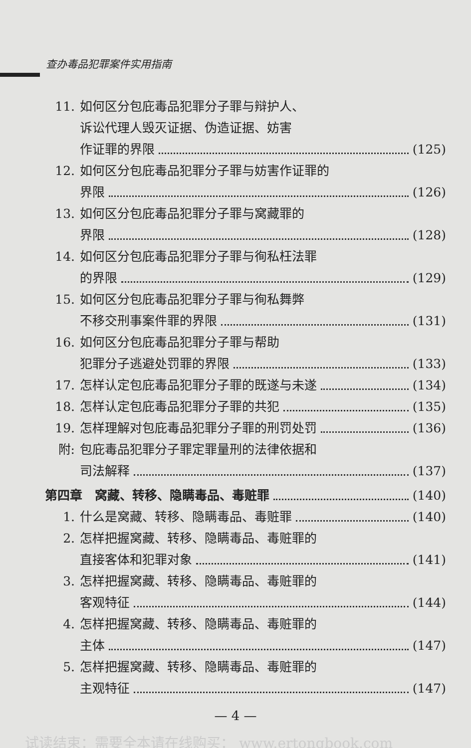查办毒品犯罪案件实用指南
11. 如何区分包庇毒品犯罪分子罪与辩护人、
诉讼代理人毁灭证据、伪造证据、妨害
作证罪的界限 (125)
12. 如何区分包庇毒品犯罪分子罪与妨害作证罪的
界限 (126)
13. 如何区分包庇毒品犯罪分子罪与窝藏罪的
界限 (128)
14. 如何区分包庇毒品犯罪分子罪与徇私枉法罪
的界限 (129)
15. 如何区分包庇毒品犯罪分子罪与徇私舞弊
不移交刑事案件罪的界限 (131)
16. 如何区分包庇毒品犯罪分子罪与帮助
犯罪分子逃避处罚罪的界限 (133)
17. 怎样认定包庇毒品犯罪分子罪的既遂与未遂 (134)
18. 怎样认定包庇毒品犯罪分子罪的共犯 (135)
19. 怎样理解对包庇毒品犯罪分子罪的刑罚处罚 (136)
附: 包庇毒品犯罪分子罪定罪量刑的法律依据和
司法解释 (137)
第四章　窝藏、转移、隐瞒毒品、毒赃罪 (140)
1. 什么是窝藏、转移、隐瞒毒品、毒赃罪 (140)
2. 怎样把握窝藏、转移、隐瞒毒品、毒赃罪的
直接客体和犯罪对象 (141)
3. 怎样把握窝藏、转移、隐瞒毒品、毒赃罪的
客观特征 (144)
4. 怎样把握窝藏、转移、隐瞒毒品、毒赃罪的
主体 (147)
5. 怎样把握窝藏、转移、隐瞒毒品、毒赃罪的
主观特征 (147)
— 4 —
试读结束：需要全本请在线购买： www.ertongbook.com